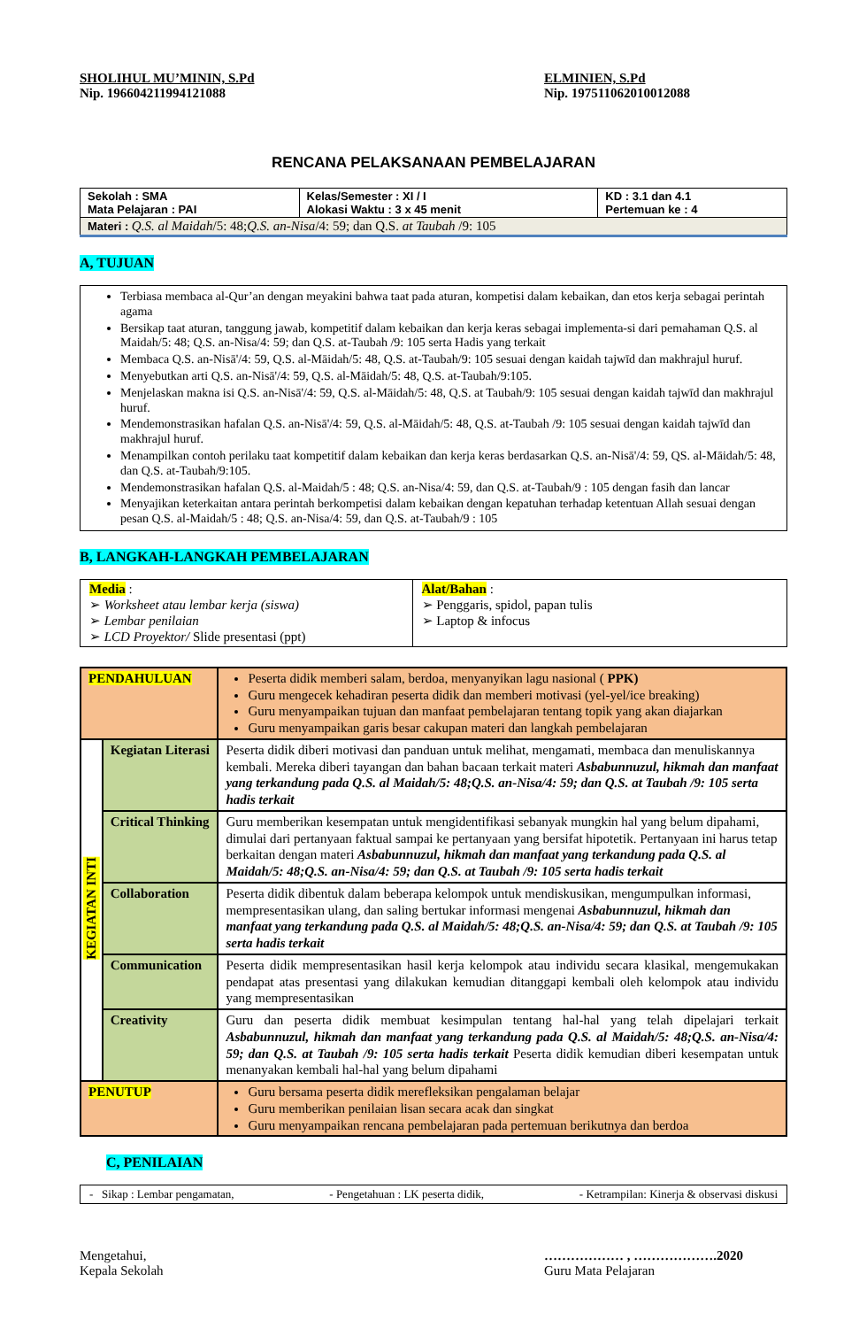SHOLIHUL MU’MININ, S.Pd
Nip. 196604211994121088
ELMINIEN, S.Pd
Nip. 197511062010012088
RENCANA PELAKSANAAN PEMBELAJARAN
| Sekolah : SMA Mata Pelajaran : PAI | Kelas/Semester : XI / I Alokasi Waktu : 3 x 45 menit | KD : 3.1 dan 4.1 Pertemuan ke : 4 |
| Materi : Q.S. al Maidah /5: 48; Q.S. an-Nisa /4: 59; dan Q.S. at Taubah /9: 105 | | |
A, TUJUAN
Terbiasa membaca al-Qur’an dengan meyakini bahwa taat pada aturan, kompetisi dalam kebaikan, dan etos kerja sebagai perintah agama
Bersikap taat aturan, tanggung jawab, kompetitif dalam kebaikan dan kerja keras sebagai implementa-si dari pemahaman Q.S. al Maidah/5: 48; Q.S. an-Nisa/4: 59; dan Q.S. at-Taubah /9: 105 serta Hadis yang terkait
Membaca Q.S. an-Nisā'/4: 59, Q.S. al-Māidah/5: 48, Q.S. at-Taubah/9: 105 sesuai dengan kaidah tajwīd dan makhrajul huruf.
Menyebutkan arti Q.S. an-Nisā'/4: 59, Q.S. al-Māidah/5: 48, Q.S. at-Taubah/9:105.
Menjelaskan makna isi Q.S. an-Nisā'/4: 59, Q.S. al-Māidah/5: 48, Q.S. at Taubah/9: 105 sesuai dengan kaidah tajwīd dan makhrajul huruf.
Mendemonstrasikan hafalan Q.S. an-Nisā'/4: 59, Q.S. al-Māidah/5: 48, Q.S. at-Taubah /9: 105 sesuai dengan kaidah tajwīd dan makhrajul huruf.
Menampilkan contoh perilaku taat kompetitif dalam kebaikan dan kerja keras berdasarkan Q.S. an-Nisā'/4: 59, QS. al-Māidah/5: 48, dan Q.S. at-Taubah/9:105.
Mendemonstrasikan hafalan Q.S. al-Maidah/5 : 48; Q.S. an-Nisa/4: 59, dan Q.S. at-Taubah/9 : 105 dengan fasih dan lancar
Menyajikan keterkaitan antara perintah berkompetisi dalam kebaikan dengan kepatuhan terhadap ketentuan Allah sesuai dengan pesan Q.S. al-Maidah/5 : 48; Q.S. an-Nisa/4: 59, dan Q.S. at-Taubah/9 : 105
B, LANGKAH-LANGKAH PEMBELAJARAN
| Media : ➢ Worksheet atau lembar kerja (siswa) ➢ Lembar penilaian ➢ LCD Proyektor/ Slide presentasi (ppt) | Alat/Bahan : ➢ Penggaris, spidol, papan tulis ➢ Laptop & infocus |
| PENDAHULUAN | | Peserta didik memberi salam, berdoa, menyanyikan lagu nasional ( PPK) Guru mengecek kehadiran peserta didik dan memberi motivasi (yel-yel/ice breaking) Guru menyampaikan tujuan dan manfaat pembelajaran tentang topik yang akan diajarkan Guru menyampaikan garis besar cakupan materi dan langkah pembelajaran |
| KEGIATAN INTI | Kegiatan Literasi | Peserta didik diberi motivasi dan panduan untuk melihat, mengamati, membaca dan menuliskannya kembali. Mereka diberi tayangan dan bahan bacaan terkait materi Asbabunnuzul, hikmah dan manfaat yang terkandung pada Q.S. al Maidah/5: 48;Q.S. an-Nisa/4: 59; dan Q.S. at Taubah /9: 105 serta hadis terkait |
| | Critical Thinking | Guru memberikan kesempatan untuk mengidentifikasi sebanyak mungkin hal yang belum dipahami, dimulai dari pertanyaan faktual sampai ke pertanyaan yang bersifat hipotetik. Pertanyaan ini harus tetap berkaitan dengan materi Asbabunnuzul, hikmah dan manfaat yang terkandung pada Q.S. al Maidah/5: 48;Q.S. an-Nisa/4: 59; dan Q.S. at Taubah /9: 105 serta hadis terkait |
| | Collaboration | Peserta didik dibentuk dalam beberapa kelompok untuk mendiskusikan, mengumpulkan informasi, mempresentasikan ulang, dan saling bertukar informasi mengenai Asbabunnuzul, hikmah dan manfaat yang terkandung pada Q.S. al Maidah/5: 48;Q.S. an-Nisa/4: 59; dan Q.S. at Taubah /9: 105 serta hadis terkait |
| | Communication | Peserta didik mempresentasikan hasil kerja kelompok atau individu secara klasikal, mengemukakan pendapat atas presentasi yang dilakukan kemudian ditanggapi kembali oleh kelompok atau individu yang mempresentasikan |
| | Creativity | Guru dan peserta didik membuat kesimpulan tentang hal-hal yang telah dipelajari terkait Asbabunnuzul, hikmah dan manfaat yang terkandung pada Q.S. al Maidah/5: 48;Q.S. an-Nisa/4: 59; dan Q.S. at Taubah /9: 105 serta hadis terkait Peserta didik kemudian diberi kesempatan untuk menanyakan kembali hal-hal yang belum dipahami |
| PENUTUP | | Guru bersama peserta didik merefleksikan pengalaman belajar Guru memberikan penilaian lisan secara acak dan singkat Guru menyampaikan rencana pembelajaran pada pertemuan berikutnya dan berdoa |
C, PENILAIAN
- Sikap : Lembar pengamatan, - Pengetahuan : LK peserta didik, - Ketrampilan: Kinerja & observasi diskusi
Mengetahui,
Kepala Sekolah
……………… , ……………….2020
Guru Mata Pelajaran